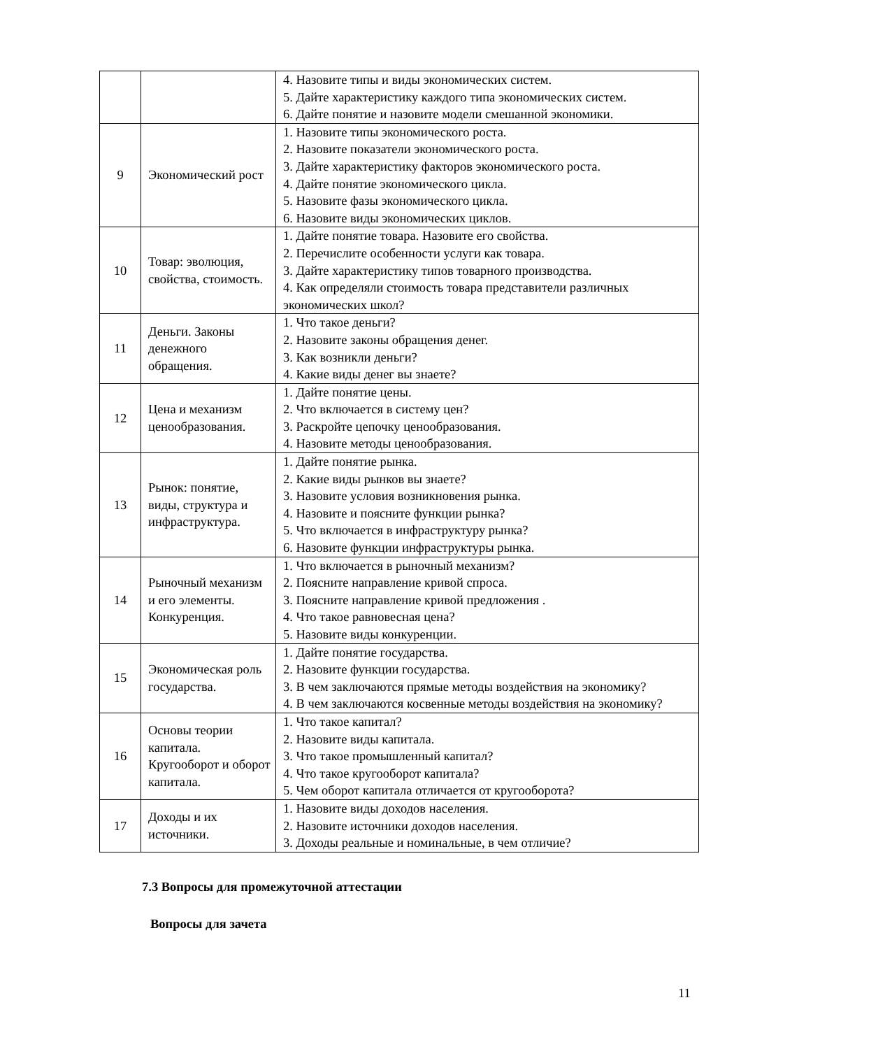| | | 4. Назовите типы и виды экономических систем. 5. Дайте характеристику каждого типа экономических систем. 6. Дайте понятие и назовите модели смешанной экономики. |
| 9 | Экономический рост | 1. Назовите типы экономического роста. 2. Назовите показатели экономического роста. 3. Дайте характеристику факторов экономического роста. 4. Дайте понятие экономического цикла. 5. Назовите фазы экономического цикла. 6. Назовите виды экономических циклов. |
| 10 | Товар: эволюция, свойства, стоимость. | 1. Дайте понятие товара. Назовите его свойства. 2. Перечислите особенности услуги как товара. 3. Дайте характеристику типов товарного производства. 4. Как определяли стоимость товара представители различных экономических школ? |
| 11 | Деньги. Законы денежного обращения. | 1. Что такое деньги? 2. Назовите законы обращения денег. 3. Как возникли деньги? 4. Какие виды денег вы знаете? |
| 12 | Цена и механизм ценообразования. | 1. Дайте понятие цены. 2. Что включается в систему цен? 3. Раскройте цепочку ценообразования. 4. Назовите методы ценообразования. |
| 13 | Рынок: понятие, виды, структура и инфраструктура. | 1. Дайте понятие рынка. 2. Какие виды рынков вы знаете? 3. Назовите условия возникновения рынка. 4. Назовите и поясните функции рынка? 5. Что включается в инфраструктуру рынка? 6. Назовите функции инфраструктуры рынка. |
| 14 | Рыночный механизм и его элементы. Конкуренция. | 1. Что включается в рыночный механизм? 2. Поясните направление кривой спроса. 3. Поясните направление кривой предложения . 4. Что такое равновесная цена? 5. Назовите виды конкуренции. |
| 15 | Экономическая роль государства. | 1. Дайте понятие государства. 2. Назовите функции государства. 3. В чем заключаются прямые методы воздействия на экономику? 4. В чем заключаются косвенные методы воздействия на экономику? |
| 16 | Основы теории капитала. Кругооборот и оборот капитала. | 1. Что такое капитал? 2. Назовите виды капитала. 3. Что такое промышленный капитал? 4. Что такое кругооборот капитала? 5. Чем оборот капитала отличается от кругооборота? |
| 17 | Доходы и их источники. | 1. Назовите виды доходов населения. 2. Назовите источники доходов населения. 3. Доходы реальные и номинальные, в чем отличие? |
7.3 Вопросы для промежуточной аттестации
Вопросы для зачета
11